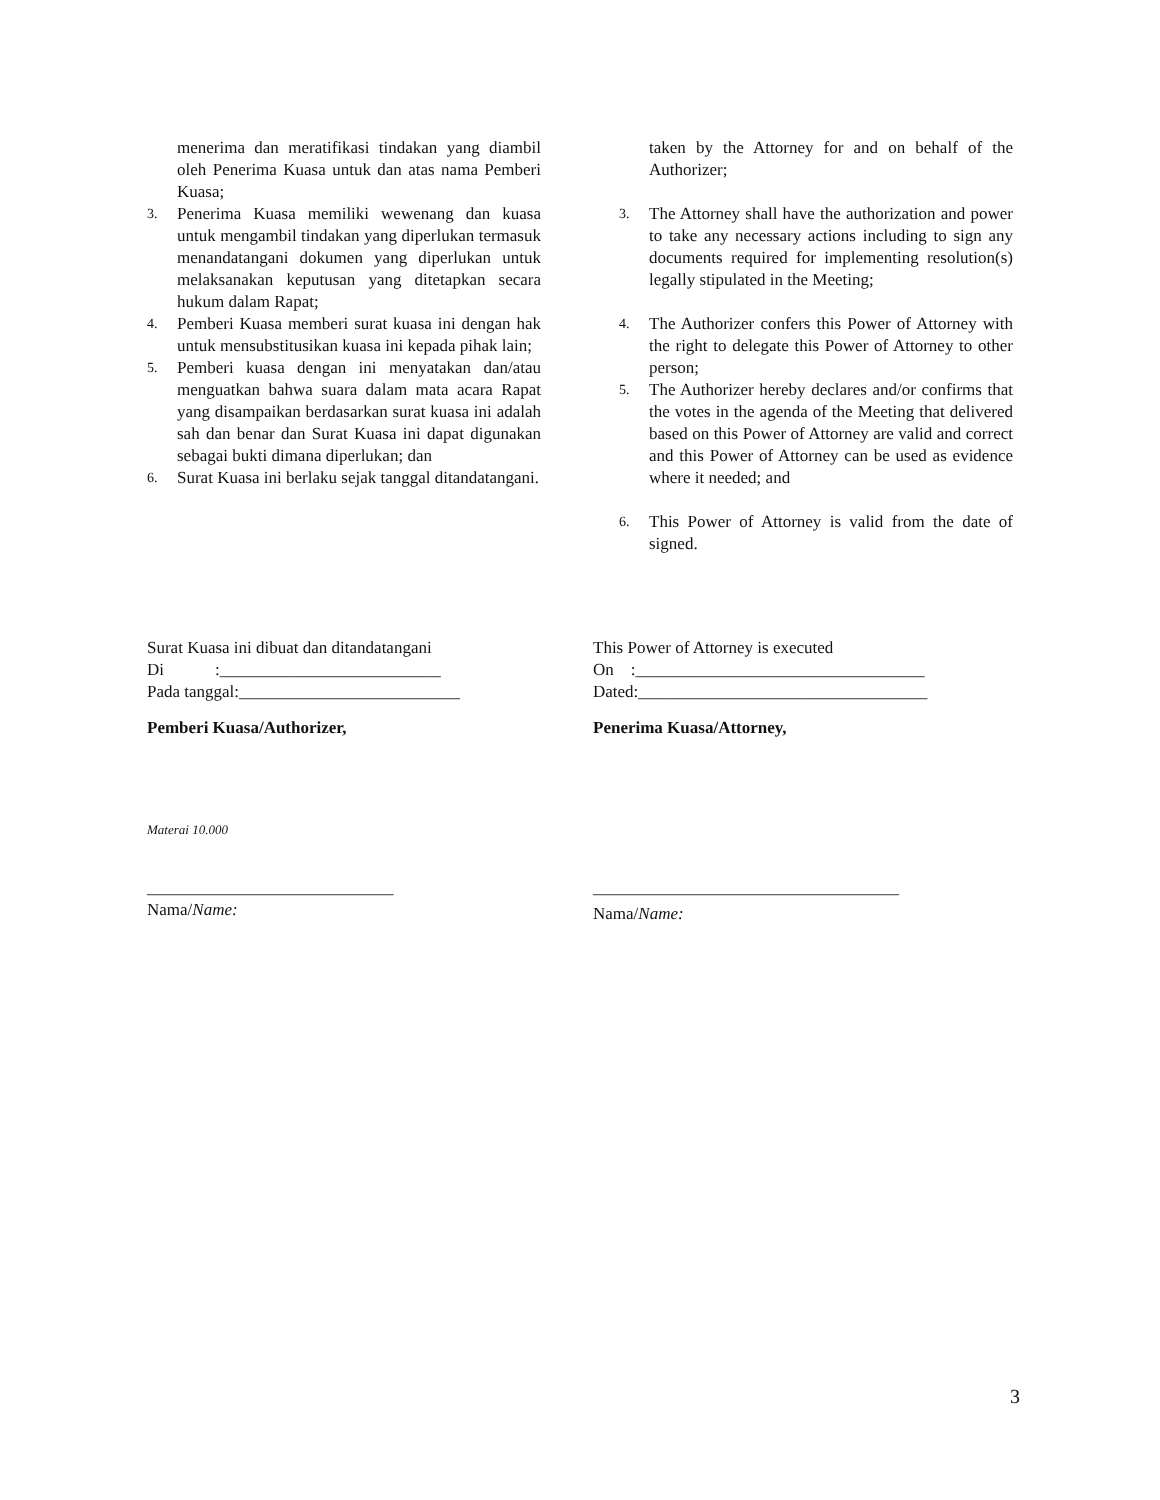menerima dan meratifikasi tindakan yang diambil oleh Penerima Kuasa untuk dan atas nama Pemberi Kuasa;
3. Penerima Kuasa memiliki wewenang dan kuasa untuk mengambil tindakan yang diperlukan termasuk menandatangani dokumen yang diperlukan untuk melaksanakan keputusan yang ditetapkan secara hukum dalam Rapat;
4. Pemberi Kuasa memberi surat kuasa ini dengan hak untuk mensubstitusikan kuasa ini kepada pihak lain;
5. Pemberi kuasa dengan ini menyatakan dan/atau menguatkan bahwa suara dalam mata acara Rapat yang disampaikan berdasarkan surat kuasa ini adalah sah dan benar dan Surat Kuasa ini dapat digunakan sebagai bukti dimana diperlukan; dan
6. Surat Kuasa ini berlaku sejak tanggal ditandatangani.
taken by the Attorney for and on behalf of the Authorizer;
3. The Attorney shall have the authorization and power to take any necessary actions including to sign any documents required for implementing resolution(s) legally stipulated in the Meeting;
4. The Authorizer confers this Power of Attorney with the right to delegate this Power of Attorney to other person;
5. The Authorizer hereby declares and/or confirms that the votes in the agenda of the Meeting that delivered based on this Power of Attorney are valid and correct and this Power of Attorney can be used as evidence where it needed; and
6. This Power of Attorney is valid from the date of signed.
Surat Kuasa ini dibuat dan ditandatangani
Di :__________________________
Pada tanggal:__________________________
Pemberi Kuasa/Authorizer,
Materai 10.000
_____________________________
Nama/Name:
This Power of Attorney is executed
On :__________________________________
Dated:__________________________________
Penerima Kuasa/Attorney,
____________________________________
Nama/Name:
3